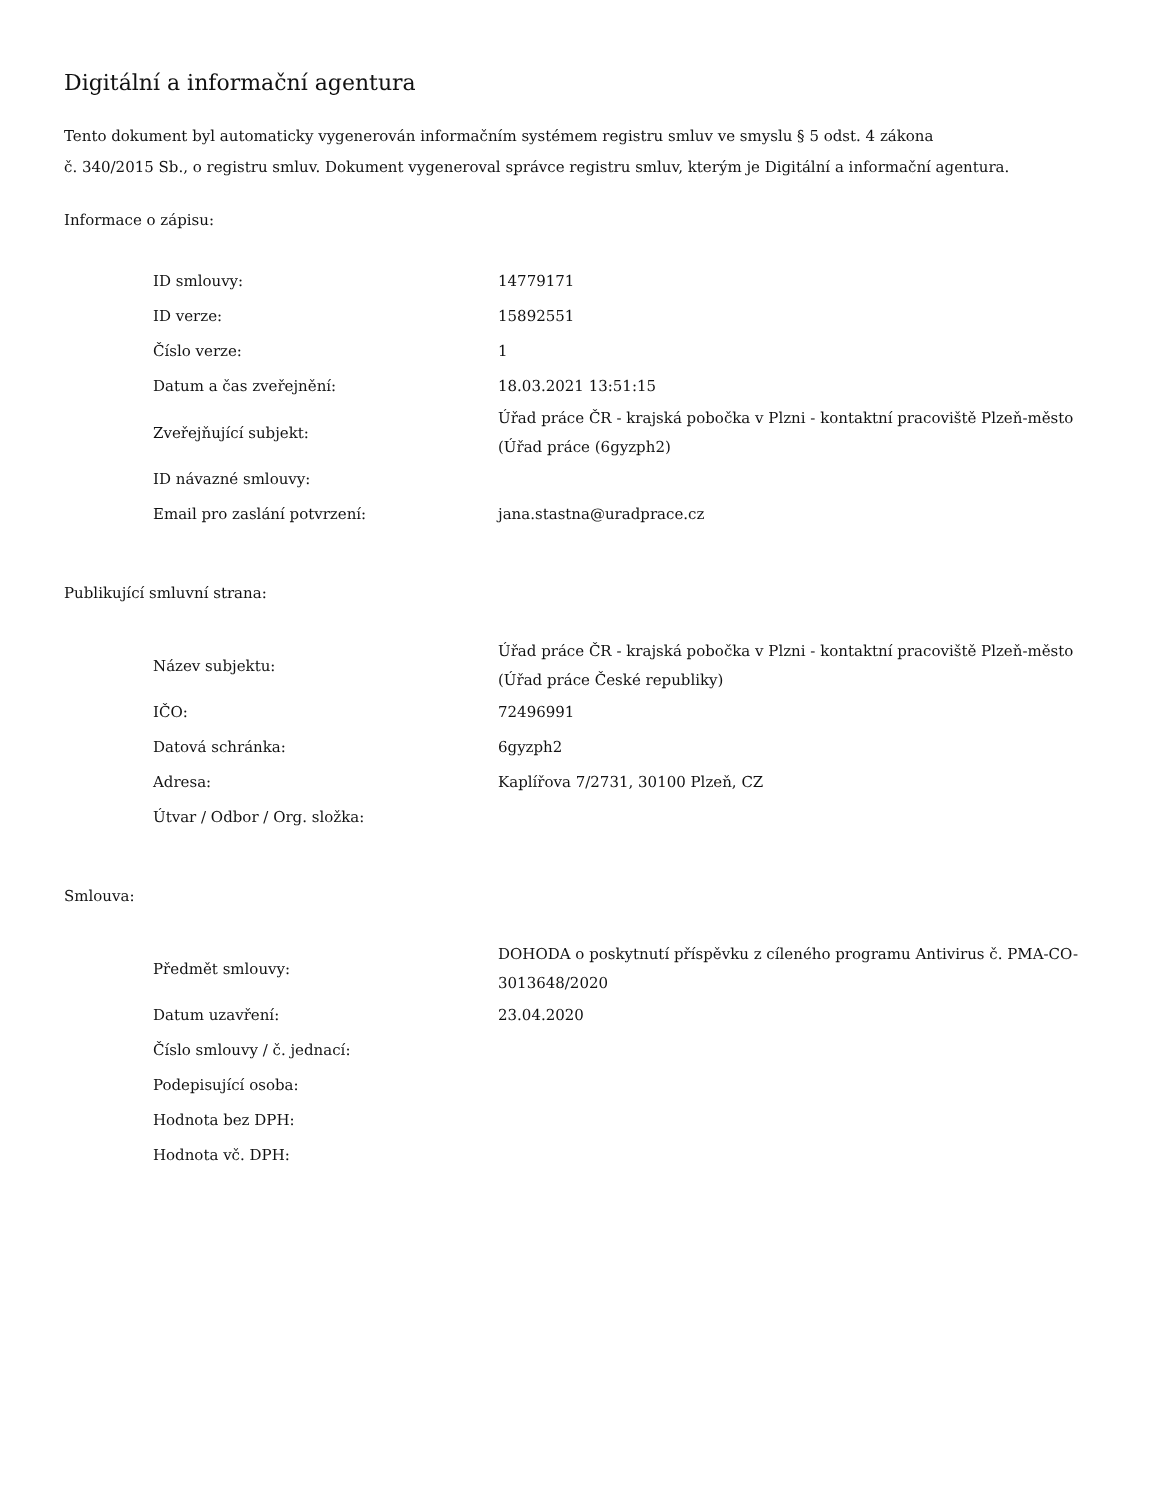Digitální a informační agentura
Tento dokument byl automaticky vygenerován informačním systémem registru smluv ve smyslu § 5 odst. 4 zákona
č. 340/2015 Sb., o registru smluv. Dokument vygeneroval správce registru smluv, kterým je Digitální a informační agentura.
Informace o zápisu:
| ID smlouvy: | 14779171 |
| ID verze: | 15892551 |
| Číslo verze: | 1 |
| Datum a čas zveřejnění: | 18.03.2021 13:51:15 |
| Zveřejňující subjekt: | Úřad práce ČR - krajská pobočka v Plzni - kontaktní pracoviště Plzeň-město (Úřad práce (6gyzph2) |
| ID návazné smlouvy: | |
| Email pro zaslání potvrzení: | jana.stastna@uradprace.cz |
Publikující smluvní strana:
| Název subjektu: | Úřad práce ČR - krajská pobočka v Plzni - kontaktní pracoviště Plzeň-město (Úřad práce České republiky) |
| IČO: | 72496991 |
| Datová schránka: | 6gyzph2 |
| Adresa: | Kaplířova 7/2731, 30100 Plzeň, CZ |
| Útvar / Odbor / Org. složka: | |
Smlouva:
| Předmět smlouvy: | DOHODA o poskytnutí příspěvku z cíleného programu Antivirus č. PMA-CO-3013648/2020 |
| Datum uzavření: | 23.04.2020 |
| Číslo smlouvy / č. jednací: | |
| Podepisující osoba: | |
| Hodnota bez DPH: | |
| Hodnota vč. DPH: | |